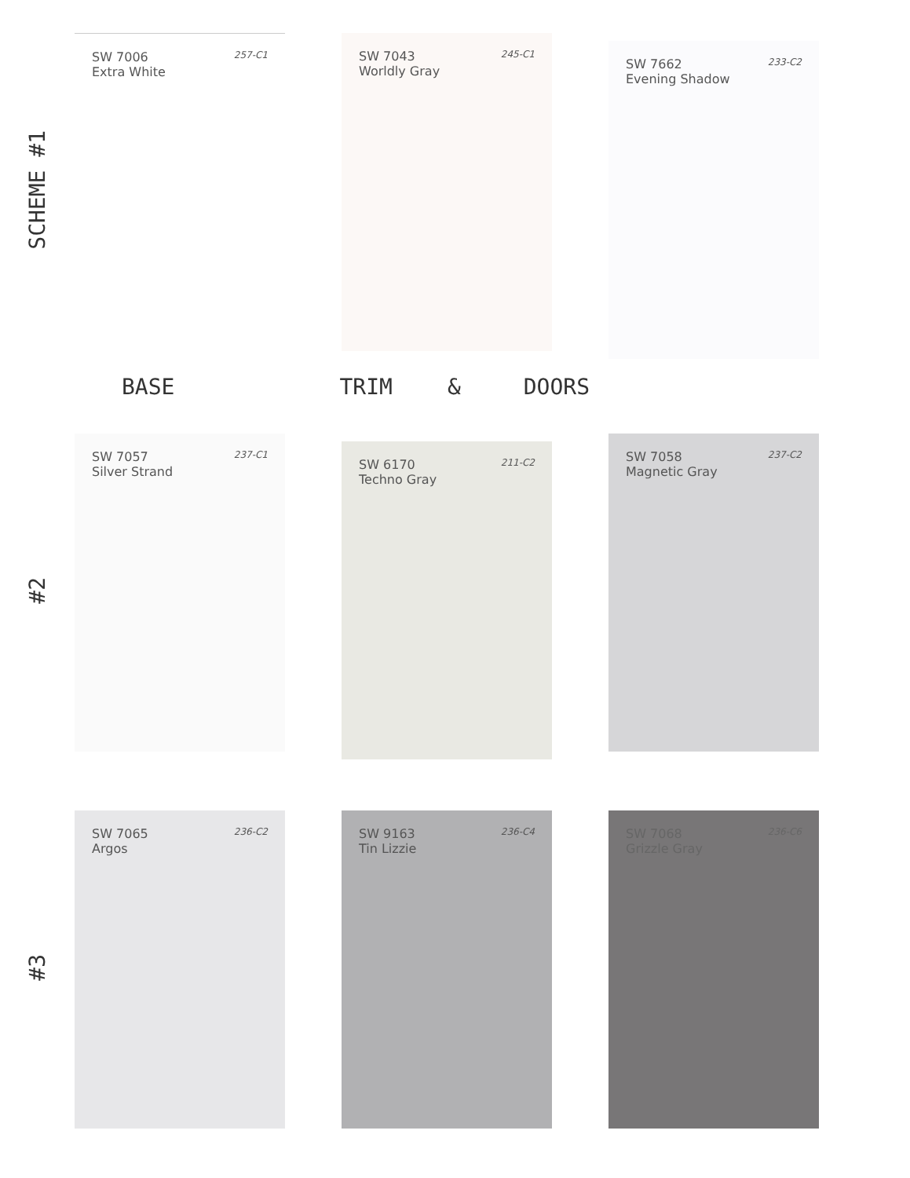SCHEME #1
SW 7006 257-C1
Extra White
SW 7043 245-C1
Worldly Gray
SW 7662 233-C2
Evening Shadow
BASE TRIM & DOORS
#2
SW 7057 237-C1
Silver Strand
SW 6170 211-C2
Techno Gray
SW 7058 237-C2
Magnetic Gray
#3
SW 7065 236-C2
Argos
SW 9163 236-C4
Tin Lizzie
SW 7068 236-C6
Grizzle Gray